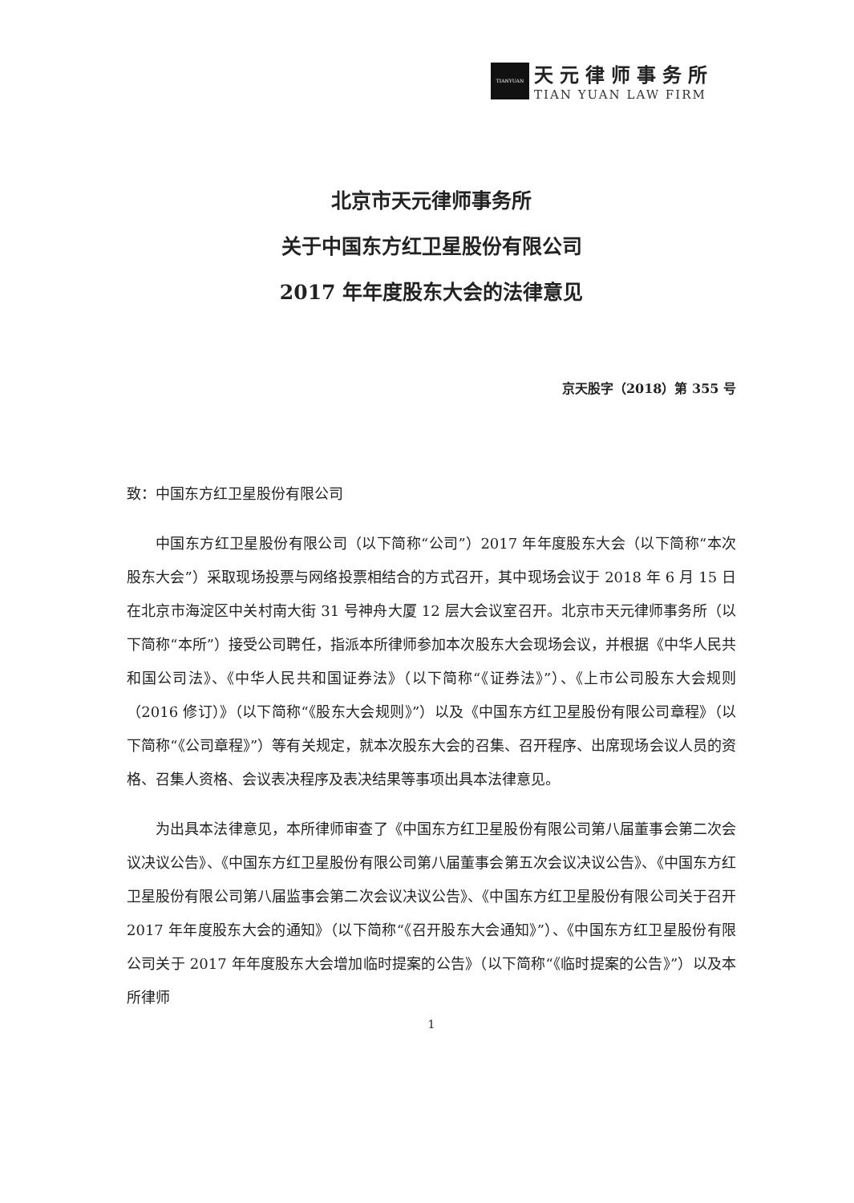TIANYUAN
天元律师事务所
TIAN YUAN LAW FIRM
北京市天元律师事务所
关于中国东方红卫星股份有限公司
2017 年年度股东大会的法律意见
京天股字（2018）第 355 号
致：中国东方红卫星股份有限公司
中国东方红卫星股份有限公司（以下简称“公司”）2017 年年度股东大会（以下简称“本次股东大会”）采取现场投票与网络投票相结合的方式召开，其中现场会议于 2018 年 6 月 15 日在北京市海淀区中关村南大街 31 号神舟大厦 12 层大会议室召开。北京市天元律师事务所（以下简称“本所”）接受公司聘任，指派本所律师参加本次股东大会现场会议，并根据《中华人民共和国公司法》、《中华人民共和国证券法》（以下简称“《证券法》”）、《上市公司股东大会规则（2016 修订）》（以下简称“《股东大会规则》”）以及《中国东方红卫星股份有限公司章程》（以下简称“《公司章程》”）等有关规定，就本次股东大会的召集、召开程序、出席现场会议人员的资格、召集人资格、会议表决程序及表决结果等事项出具本法律意见。
为出具本法律意见，本所律师审查了《中国东方红卫星股份有限公司第八届董事会第二次会议决议公告》、《中国东方红卫星股份有限公司第八届董事会第五次会议决议公告》、《中国东方红卫星股份有限公司第八届监事会第二次会议决议公告》、《中国东方红卫星股份有限公司关于召开 2017 年年度股东大会的通知》（以下简称“《召开股东大会通知》”）、《中国东方红卫星股份有限公司关于 2017 年年度股东大会增加临时提案的公告》（以下简称“《临时提案的公告》”）以及本所律师
1